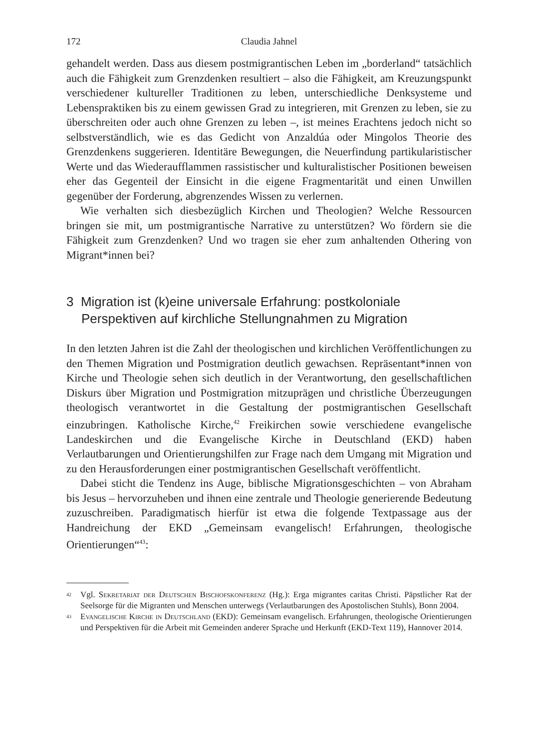172 Claudia Jahnel
gehandelt werden. Dass aus diesem postmigrantischen Leben im „borderland“ tatsächlich auch die Fähigkeit zum Grenzdenken resultiert – also die Fähigkeit, am Kreuzungspunkt verschiedener kultureller Traditionen zu leben, unterschiedliche Denksysteme und Lebenspraktiken bis zu einem gewissen Grad zu integrieren, mit Grenzen zu leben, sie zu überschreiten oder auch ohne Grenzen zu leben –, ist meines Erachtens jedoch nicht so selbstverständlich, wie es das Gedicht von Anzaldúa oder Mingolos Theorie des Grenzdenkens suggerieren. Identitäre Bewegungen, die Neuerfindung partikularistischer Werte und das Wiederaufflammen rassistischer und kulturalistischer Positionen beweisen eher das Gegenteil der Einsicht in die eigene Fragmentarität und einen Unwillen gegenüber der Forderung, abgrenzendes Wissen zu verlernen.
Wie verhalten sich diesbezüglich Kirchen und Theologien? Welche Ressourcen bringen sie mit, um postmigrantische Narrative zu unterstützen? Wo fördern sie die Fähigkeit zum Grenzdenken? Und wo tragen sie eher zum anhaltenden Othering von Migrant*innen bei?
3 Migration ist (k)eine universale Erfahrung: postkoloniale Perspektiven auf kirchliche Stellungnahmen zu Migration
In den letzten Jahren ist die Zahl der theologischen und kirchlichen Veröffentlichungen zu den Themen Migration und Postmigration deutlich gewachsen. Repräsentant*innen von Kirche und Theologie sehen sich deutlich in der Verantwortung, den gesellschaftlichen Diskurs über Migration und Postmigration mitzuprägen und christliche Überzeugungen theologisch verantwortet in die Gestaltung der postmigrantischen Gesellschaft einzubringen. Katholische Kirche,<sup>42</sup> Freikirchen sowie verschiedene evangelische Landeskirchen und die Evangelische Kirche in Deutschland (EKD) haben Verlautbarungen und Orientierungshilfen zur Frage nach dem Umgang mit Migration und zu den Herausforderungen einer postmigrantischen Gesellschaft veröffentlicht.
Dabei sticht die Tendenz ins Auge, biblische Migrationsgeschichten – von Abraham bis Jesus – hervorzuheben und ihnen eine zentrale und Theologie generierende Bedeutung zuzuschreiben. Paradigmatisch hierfür ist etwa die folgende Textpassage aus der Handreichung der EKD „Gemeinsam evangelisch! Erfahrungen, theologische Orientierungen“<sup>43</sup>:
<sup>42</sup>
Vgl. Sekretariat der Deutschen Bischofskonferenz (Hg.): Erga migrantes caritas Christi. Päpstlicher Rat der Seelsorge für die Migranten und Menschen unterwegs (Verlautbarungen des Apostolischen Stuhls), Bonn 2004.
<sup>43</sup>
Evangelische Kirche in Deutschland (EKD): Gemeinsam evangelisch. Erfahrungen, theologische Orientierungen und Perspektiven für die Arbeit mit Gemeinden anderer Sprache und Herkunft (EKD-Text 119), Hannover 2014.